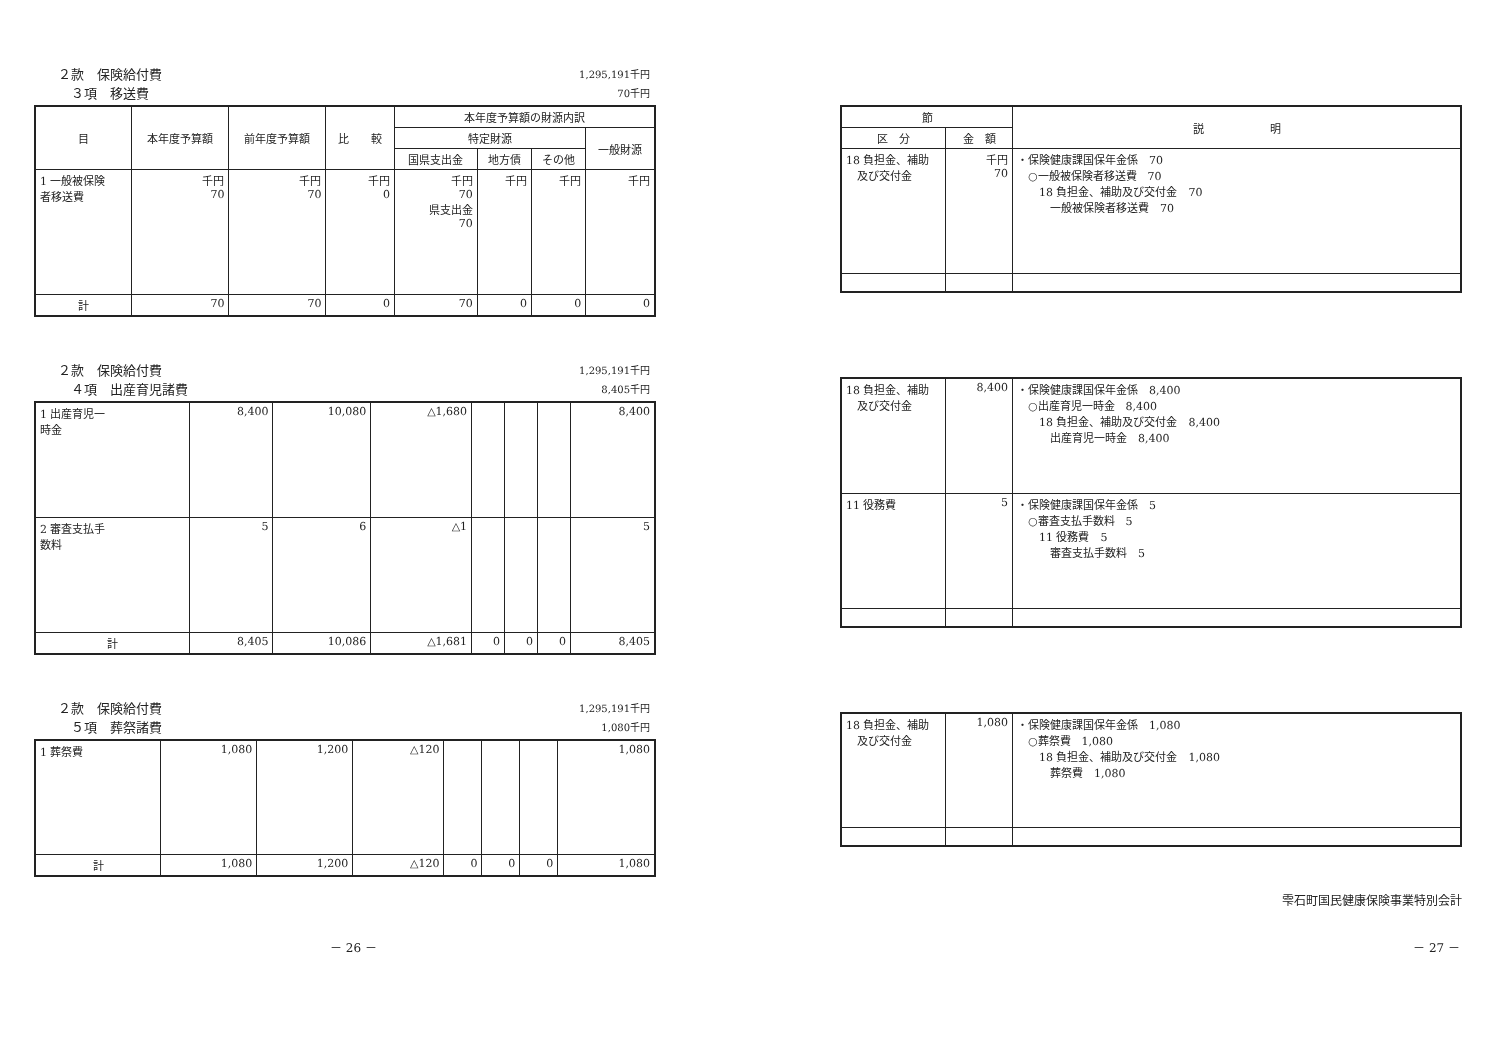２款　保険給付費
　３項　移送費
1,295,191千円
70千円
| 目 | 本年度予算額 | 前年度予算額 | 比 較 | 本年度予算額の財源内訳 | | | |
| --- | --- | --- | --- | --- | --- | --- | --- |
| | | | | 特定財源 | | | 一般財源 |
| | | | | 国県支出金 | 地方債 | その他 | |
| 1 一般被保険 者移送費 | 千円 70 | 千円 70 | 千円 0 | 千円 70 県支出金 70 | 千円 | 千円 | 千円 |
| 計 | 70 | 70 | 0 | 70 | 0 | 0 | 0 |
２款　保険給付費
　４項　出産育児諸費
1,295,191千円
8,405千円
| 1 出産育児一 時金 | 8,400 | 10,080 | △1,680 | | | | 8,400 |
| 2 審査支払手 数料 | 5 | 6 | △1 | | | | 5 |
| 計 | 8,405 | 10,086 | △1,681 | 0 | 0 | 0 | 8,405 |
２款　保険給付費
　５項　葬祭諸費
1,295,191千円
1,080千円
| 1 葬祭費 | 1,080 | 1,200 | △120 | | | | 1,080 |
| 計 | 1,080 | 1,200 | △120 | 0 | 0 | 0 | 1,080 |
| 節 | | 説 明 |
| --- | --- | --- |
| 区 分 | 金 額 | |
| 18 負担金、補助 及び交付金 | 千円 70 | ・保険健康課国保年金係 70 ○一般被保険者移送費 70 18 負担金、補助及び交付金 70 一般被保険者移送費 70 |
| 18 負担金、補助 及び交付金 | 8,400 | ・保険健康課国保年金係 8,400 ○出産育児一時金 8,400 18 負担金、補助及び交付金 8,400 出産育児一時金 8,400 |
| 11 役務費 | 5 | ・保険健康課国保年金係 5 ○審査支払手数料 5 11 役務費 5 審査支払手数料 5 |
| 18 負担金、補助 及び交付金 | 1,080 | ・保険健康課国保年金係 1,080 ○葬祭費 1,080 18 負担金、補助及び交付金 1,080 葬祭費 1,080 |
雫石町国民健康保険事業特別会計
－ 26 － － 27 －